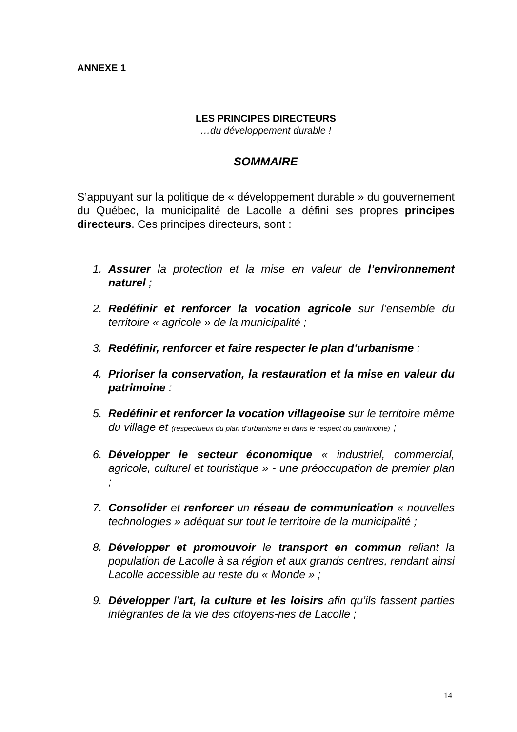ANNEXE 1
LES PRINCIPES DIRECTEURS
…du développement durable !
SOMMAIRE
S’appuyant sur la politique de « développement durable » du gouvernement du Québec, la municipalité de Lacolle a défini ses propres principes directeurs. Ces principes directeurs, sont :
1. Assurer la protection et la mise en valeur de l’environnement naturel ;
2. Redéfinir et renforcer la vocation agricole sur l’ensemble du territoire « agricole » de la municipalité ;
3. Redéfinir, renforcer et faire respecter le plan d’urbanisme ;
4. Prioriser la conservation, la restauration et la mise en valeur du patrimoine :
5. Redéfinir et renforcer la vocation villageoise sur le territoire même du village et (respectueux du plan d’urbanisme et dans le respect du patrimoine) ;
6. Développer le secteur économique « industriel, commercial, agricole, culturel et touristique » - une préoccupation de premier plan ;
7. Consolider et renforcer un réseau de communication « nouvelles technologies » adéquat sur tout le territoire de la municipalité ;
8. Développer et promouvoir le transport en commun reliant la population de Lacolle à sa région et aux grands centres, rendant ainsi Lacolle accessible au reste du « Monde » ;
9. Développer l’art, la culture et les loisirs afin qu’ils fassent parties intégrantes de la vie des citoyens-nes de Lacolle ;
14